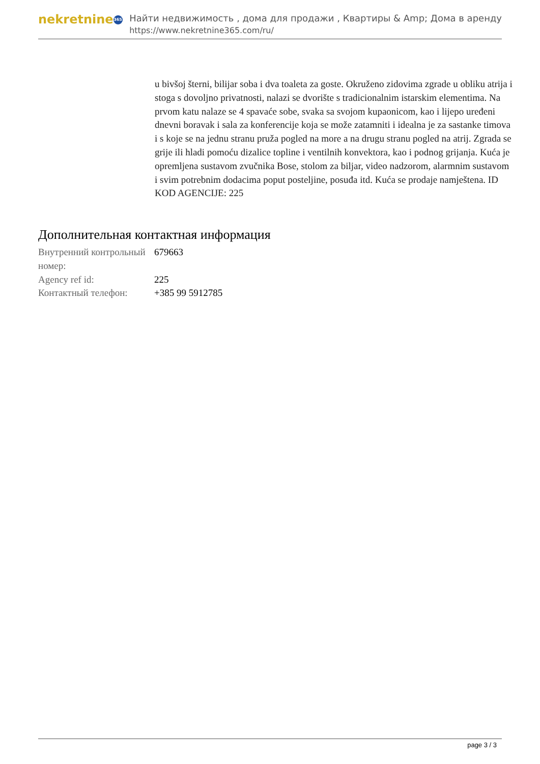nekretnine 365
Найти недвижимость , дома для продажи , Квартиры & Amp; Дома в аренду
https://www.nekretnine365.com/ru/
u bivšoj šterni, bilijar soba i dva toaleta za goste. Okruženo zidovima zgrade u obliku atrija i stoga s dovoljno privatnosti, nalazi se dvorište s tradicionalnim istarskim elementima. Na prvom katu nalaze se 4 spavaće sobe, svaka sa svojom kupaonicom, kao i lijepo uređeni dnevni boravak i sala za konferencije koja se može zatamniti i idealna je za sastanke timova i s koje se na jednu stranu pruža pogled na more a na drugu stranu pogled na atrij. Zgrada se grije ili hladi pomoću dizalice topline i ventilnih konvektora, kao i podnog grijanja. Kuća je opremljena sustavom zvučnika Bose, stolom za biljar, video nadzorom, alarmnim sustavom i svim potrebnim dodacima poput posteljine, posuđa itd. Kuća se prodaje namještena. ID KOD AGENCIJE: 225
Дополнительная контактная информация
| Внутренний контрольный номер: | 679663 |
| Agency ref id: | 225 |
| Контактный телефон: | +385 99 5912785 |
page 3 / 3